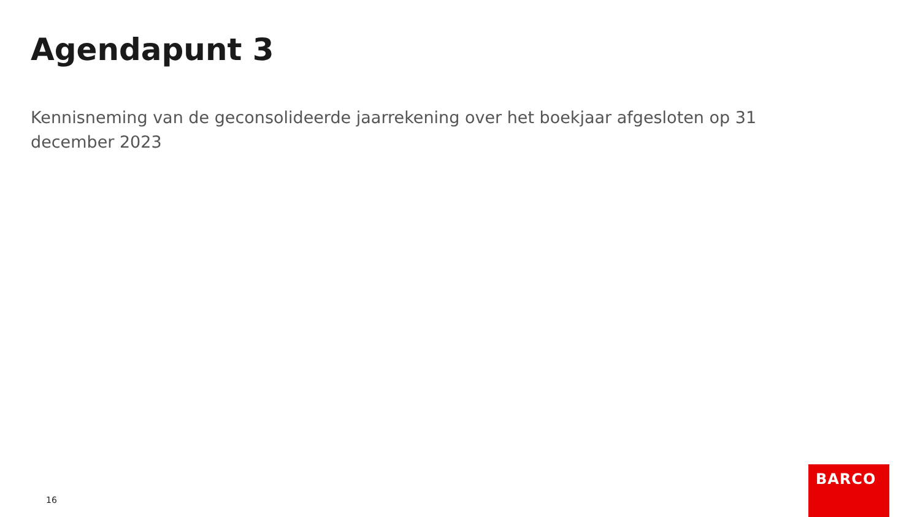Agendapunt 3
Kennisneming van de geconsolideerde jaarrekening over het boekjaar afgesloten op 31 december 2023
16
BARCO